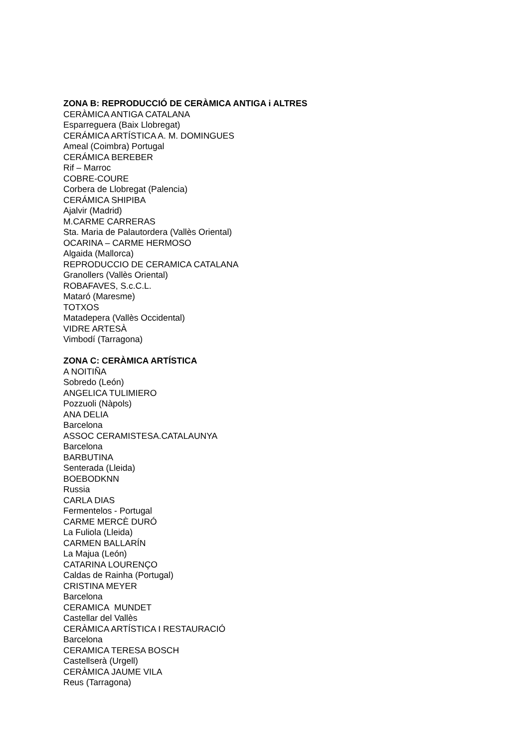ZONA B: REPRODUCCIÓ DE CERÀMICA ANTIGA i ALTRES
CERÀMICA ANTIGA CATALANA
Esparreguera (Baix Llobregat)
CERÁMICA ARTÍSTICA A. M. DOMINGUES
Ameal (Coimbra) Portugal
CERÁMICA BEREBER
Rif – Marroc
COBRE-COURE
Corbera de Llobregat (Palencia)
CERÁMICA SHIPIBA
Ajalvir (Madrid)
M.CARME CARRERAS
Sta. Maria de Palautordera (Vallès Oriental)
OCARINA – CARME HERMOSO
Algaida (Mallorca)
REPRODUCCIO DE CERAMICA CATALANA
Granollers (Vallès Oriental)
ROBAFAVES, S.c.C.L.
Mataró (Maresme)
TOTXOS
Matadepera (Vallès Occidental)
VIDRE ARTESÀ
Vimbodí (Tarragona)
ZONA C: CERÀMICA ARTÍSTICA
A NOITIÑA
Sobredo (León)
ANGELICA TULIMIERO
Pozzuoli (Nàpols)
ANA DELIA
Barcelona
ASSOC CERAMISTESA.CATALAUNYA
Barcelona
BARBUTINA
Senterada (Lleida)
BOEBODKNN
Russia
CARLA DIAS
Fermentelos - Portugal
CARME MERCÈ DURÓ
La Fuliola (Lleida)
CARMEN BALLARÍN
La Majua (León)
CATARINA LOURENÇO
Caldas de Rainha (Portugal)
CRISTINA MEYER
Barcelona
CERAMICA MUNDET
Castellar del Vallès
CERÀMICA ARTÍSTICA I RESTAURACIÓ
Barcelona
CERAMICA TERESA BOSCH
Castellserà (Urgell)
CERÀMICA JAUME VILA
Reus (Tarragona)